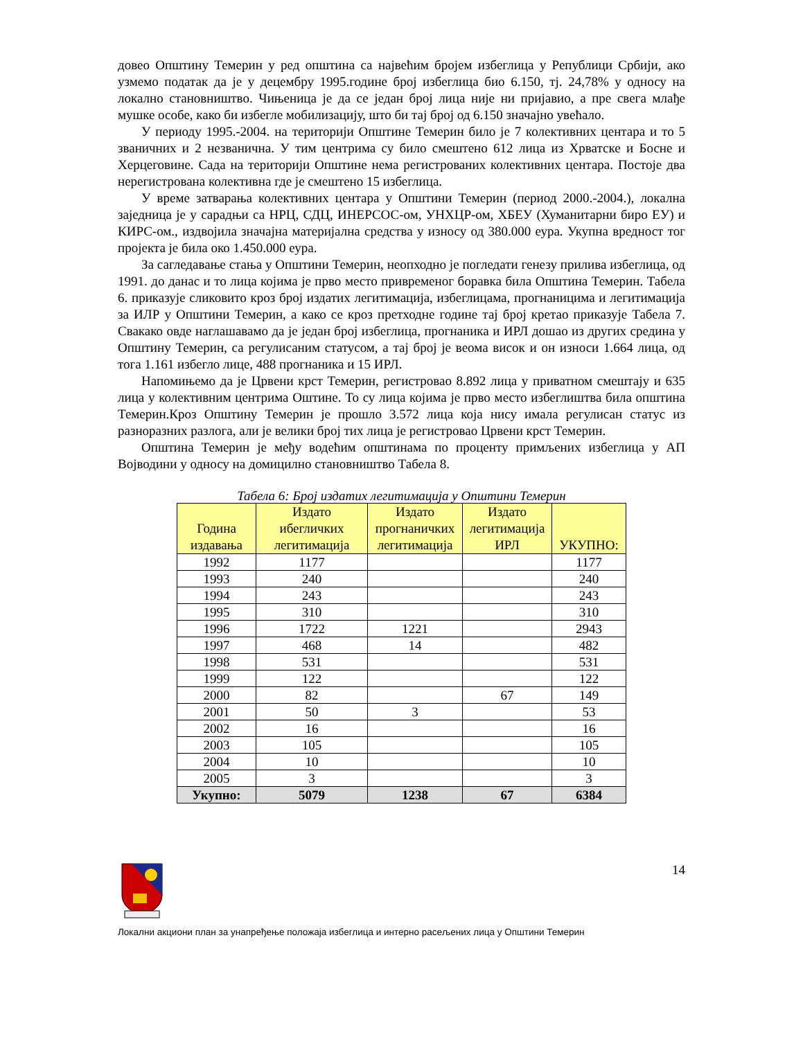довео Општину Темерин у ред општина са највећим бројем избеглица у Републици Србији, ако узмемо податак да је у децембру 1995.године број избеглица био 6.150, тј. 24,78% у односу на локално становништво. Чињеница је да се један број лица није ни пријавио, а пре свега млађе мушке особе, како би избегле мобилизацију, што би тај број од 6.150 значајно увећало.
У периоду 1995.-2004. на територији Општине Темерин било је 7 колективних центара и то 5 званичних и 2 незванична. У тим центрима су било смештено 612 лица из Хрватске и Босне и Херцеговине. Сада на територији Општине нема регистрованих колективних центара. Постоје два нерегистрована колективна где је смештено 15 избеглица.
У време затварања колективних центара у Општини Темерин (период 2000.-2004.), локална заједница је у сарадњи са НРЦ, СДЦ, ИНЕРСОС-ом, УНХЦР-ом, ХБЕУ (Хуманитарни биро ЕУ) и КИРС-ом., издвојила значајна материјална средства у износу од 380.000 еура. Укупна вредност тог пројекта је била око 1.450.000 еура.
За сагледавање стања у Општини Темерин, неопходно је погледати генезу прилива избеглица, од 1991. до данас и то лица којима је прво место привременог боравка била Општина Темерин. Табела 6. приказује сликовито кроз број издатих легитимација, избеглицама, прогнаницима и легитимација за ИЛР у Општини Темерин, а како се кроз претходне године тај број кретао приказује Табела 7. Свакако овде наглашавамо да је један број избеглица, прогнаника и ИРЛ дошао из других средина у Општину Темерин, са регулисаним статусом, а тај број је веома висок и он износи 1.664 лица, од тога 1.161 избегло лице, 488 прогнаника и 15 ИРЛ.
Напомињемо да је Црвени крст Темерин, регистровао 8.892 лица у приватном смештају и 635 лица у колективним центрима Оштине. То су лица којима је прво место избеглиштва била општина Темерин.Кроз Општину Темерин је прошло 3.572 лица која нису имала регулисан статус из разноразних разлога, али је велики број тих лица је регистровао Црвени крст Темерин.
Општина Темерин је међу водећим општинама по проценту примљених избеглица у АП Војводини у односу на домицилно становништво Табела 8.
Табела 6: Број издатих легитимација у Општини Темерин
| Година издавања | Издато ибегличких легитимација | Издато прогнаничких легитимација | Издато легитимација ИРЛ | УКУПНО: |
| --- | --- | --- | --- | --- |
| 1992 | 1177 | | | 1177 |
| 1993 | 240 | | | 240 |
| 1994 | 243 | | | 243 |
| 1995 | 310 | | | 310 |
| 1996 | 1722 | 1221 | | 2943 |
| 1997 | 468 | 14 | | 482 |
| 1998 | 531 | | | 531 |
| 1999 | 122 | | | 122 |
| 2000 | 82 | | 67 | 149 |
| 2001 | 50 | 3 | | 53 |
| 2002 | 16 | | | 16 |
| 2003 | 105 | | | 105 |
| 2004 | 10 | | | 10 |
| 2005 | 3 | | | 3 |
| Укупно: | 5079 | 1238 | 67 | 6384 |
14
Локални акциони план за унапређење положаја избеглица и интерно расељених лица у Општини Темерин